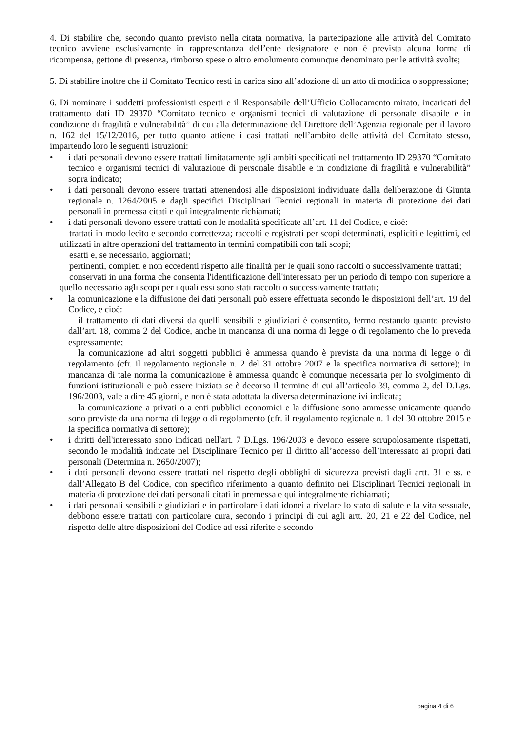4. Di stabilire che, secondo quanto previsto nella citata normativa, la partecipazione alle attività del Comitato tecnico avviene esclusivamente in rappresentanza dell’ente designatore e non è prevista alcuna forma di ricompensa, gettone di presenza, rimborso spese o altro emolumento comunque denominato per le attività svolte;
5. Di stabilire inoltre che il Comitato Tecnico resti in carica sino all’adozione di un atto di modifica o soppressione;
6. Di nominare i suddetti professionisti esperti e il Responsabile dell’Ufficio Collocamento mirato, incaricati del trattamento dati ID 29370 “Comitato tecnico e organismi tecnici di valutazione di personale disabile e in condizione di fragilità e vulnerabilità” di cui alla determinazione del Direttore dell’Agenzia regionale per il lavoro n. 162 del 15/12/2016, per tutto quanto attiene i casi trattati nell’ambito delle attività del Comitato stesso, impartendo loro le seguenti istruzioni:
• i dati personali devono essere trattati limitatamente agli ambiti specificati nel trattamento ID 29370 “Comitato tecnico e organismi tecnici di valutazione di personale disabile e in condizione di fragilità e vulnerabilità” sopra indicato;
• i dati personali devono essere trattati attenendosi alle disposizioni individuate dalla deliberazione di Giunta regionale n. 1264/2005 e dagli specifici Disciplinari Tecnici regionali in materia di protezione dei dati personali in premessa citati e qui integralmente richiamati;
• i dati personali devono essere trattati con le modalità specificate all’art. 11 del Codice, e cioè:
trattati in modo lecito e secondo correttezza; raccolti e registrati per scopi determinati, espliciti e legittimi, ed utilizzati in altre operazioni del trattamento in termini compatibili con tali scopi;
esatti e, se necessario, aggiornati;
pertinenti, completi e non eccedenti rispetto alle finalità per le quali sono raccolti o successivamente trattati;
conservati in una forma che consenta l'identificazione dell'interessato per un periodo di tempo non superiore a quello necessario agli scopi per i quali essi sono stati raccolti o successivamente trattati;
• la comunicazione e la diffusione dei dati personali può essere effettuata secondo le disposizioni dell’art. 19 del Codice, e cioè:
il trattamento di dati diversi da quelli sensibili e giudiziari è consentito, fermo restando quanto previsto dall’art. 18, comma 2 del Codice, anche in mancanza di una norma di legge o di regolamento che lo preveda espressamente;
la comunicazione ad altri soggetti pubblici è ammessa quando è prevista da una norma di legge o di regolamento (cfr. il regolamento regionale n. 2 del 31 ottobre 2007 e la specifica normativa di settore); in mancanza di tale norma la comunicazione è ammessa quando è comunque necessaria per lo svolgimento di funzioni istituzionali e può essere iniziata se è decorso il termine di cui all’articolo 39, comma 2, del D.Lgs. 196/2003, vale a dire 45 giorni, e non è stata adottata la diversa determinazione ivi indicata;
la comunicazione a privati o a enti pubblici economici e la diffusione sono ammesse unicamente quando sono previste da una norma di legge o di regolamento (cfr. il regolamento regionale n. 1 del 30 ottobre 2015 e la specifica normativa di settore);
• i diritti dell'interessato sono indicati nell'art. 7 D.Lgs. 196/2003 e devono essere scrupolosamente rispettati, secondo le modalità indicate nel Disciplinare Tecnico per il diritto all’accesso dell’interessato ai propri dati personali (Determina n. 2650/2007);
• i dati personali devono essere trattati nel rispetto degli obblighi di sicurezza previsti dagli artt. 31 e ss. e dall’Allegato B del Codice, con specifico riferimento a quanto definito nei Disciplinari Tecnici regionali in materia di protezione dei dati personali citati in premessa e qui integralmente richiamati;
• i dati personali sensibili e giudiziari e in particolare i dati idonei a rivelare lo stato di salute e la vita sessuale, debbono essere trattati con particolare cura, secondo i principi di cui agli artt. 20, 21 e 22 del Codice, nel rispetto delle altre disposizioni del Codice ad essi riferite e secondo
pagina 4 di 6